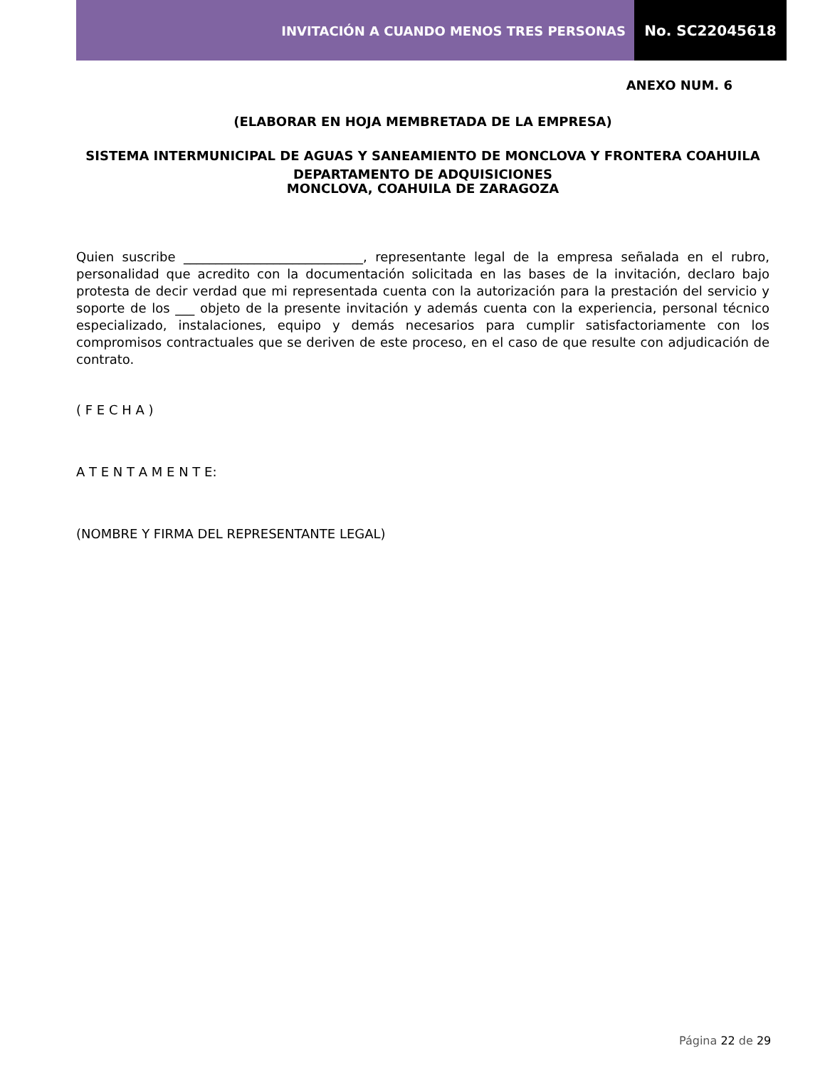INVITACIÓN A CUANDO MENOS TRES PERSONAS
No. SC22045618
ANEXO NUM. 6
(ELABORAR EN HOJA MEMBRETADA DE LA EMPRESA)
SISTEMA INTERMUNICIPAL DE AGUAS Y SANEAMIENTO DE MONCLOVA Y FRONTERA COAHUILA
DEPARTAMENTO DE ADQUISICIONES
MONCLOVA, COAHUILA DE ZARAGOZA
Quien suscribe ____________________________, representante legal de la empresa señalada en el rubro, personalidad que acredito con la documentación solicitada en las bases de la invitación, declaro bajo protesta de decir verdad que mi representada cuenta con la autorización para la prestación del servicio y soporte de los ___ objeto de la presente invitación y además cuenta con la experiencia, personal técnico especializado, instalaciones, equipo y demás necesarios para cumplir satisfactoriamente con los compromisos contractuales que se deriven de este proceso, en el caso de que resulte con adjudicación de contrato.
( F E C H A )
A T E N T A M E N T E:
(NOMBRE Y FIRMA DEL REPRESENTANTE LEGAL)
Página 22 de 29